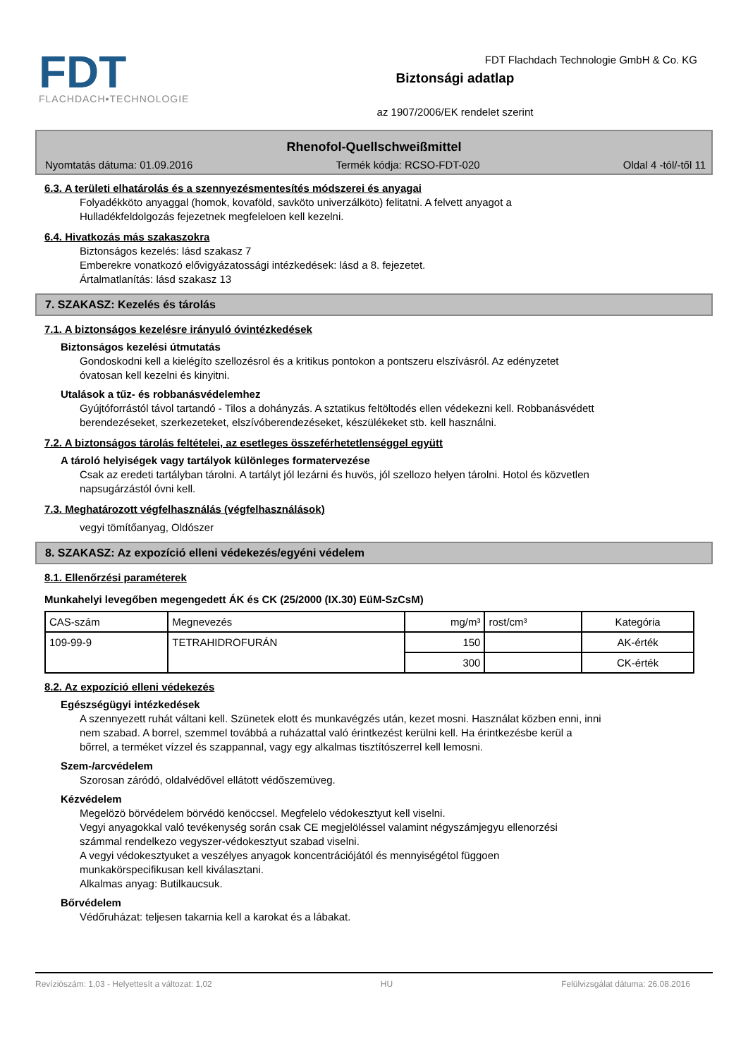FDT
FLACHDACH▪TECHNOLOGIE
Biztonsági adatlap
az 1907/2006/EK rendelet szerint
FDT Flachdach Technologie GmbH & Co. KG
Rhenofol-Quellschweißmittel
Nyomtatás dátuma: 01.09.2016 Termék kódja: RCSO-FDT-020 Oldal 4 -tól/-től 11
6.3. A területi elhatárolás és a szennyezésmentesítés módszerei és anyagai
Folyadékköto anyaggal (homok, kovaföld, savköto univerzálköto) felitatni. A felvett anyagot a
Hulladékfeldolgozás fejezetnek megfeleloen kell kezelni.
6.4. Hivatkozás más szakaszokra
Biztonságos kezelés: lásd szakasz 7
Emberekre vonatkozó elővigyázatossági intézkedések: lásd a 8. fejezetet.
Ártalmatlanítás: lásd szakasz 13
7. SZAKASZ: Kezelés és tárolás
7.1. A biztonságos kezelésre irányuló óvintézkedések
Biztonságos kezelési útmutatás
Gondoskodni kell a kielégíto szellozésrol és a kritikus pontokon a pontszeru elszívásról. Az edényzetet
óvatosan kell kezelni és kinyitni.
Utalások a tűz- és robbanásvédelemhez
Gyújtóforrástól távol tartandó - Tilos a dohányzás. A sztatikus feltöltodés ellen védekezni kell. Robbanásvédett
berendezéseket, szerkezeteket, elszívóberendezéseket, készülékeket stb. kell használni.
7.2. A biztonságos tárolás feltételei, az esetleges összeférhetetlenséggel együtt
A tároló helyiségek vagy tartályok különleges formatervezése
Csak az eredeti tartályban tárolni. A tartályt jól lezárni és huvös, jól szellozo helyen tárolni. Hotol és közvetlen
napsugárzástól óvni kell.
7.3. Meghatározott végfelhasználás (végfelhasználások)
vegyi tömítőanyag, Oldószer
8. SZAKASZ: Az expozíció elleni védekezés/egyéni védelem
8.1. Ellenőrzési paraméterek
Munkahelyi levegőben megengedett ÁK és CK (25/2000 (IX.30) EüM-SzCsM)
| CAS-szám | Megnevezés | mg/m³ | rost/cm³ | Kategória |
| --- | --- | --- | --- | --- |
| 109-99-9 | TETRAHIDROFURÁN | 150 | | AK-érték |
| | | 300 | | CK-érték |
8.2. Az expozíció elleni védekezés
Egészségügyi intézkedések
A szennyezett ruhát váltani kell. Szünetek elott és munkavégzés után, kezet mosni. Használat közben enni, inni
nem szabad. A borrel, szemmel továbbá a ruházattal való érintkezést kerülni kell. Ha érintkezésbe kerül a
bőrrel, a terméket vízzel és szappannal, vagy egy alkalmas tisztítószerrel kell lemosni.
Szem-/arcvédelem
Szorosan záródó, oldalvédővel ellátott védőszemüveg.
Kézvédelem
Megelözö börvédelem börvédö kenöccsel. Megfelelo védokesztyut kell viselni.
Vegyi anyagokkal való tevékenység során csak CE megjelöléssel valamint négyszámjegyu ellenorzési
számmal rendelkezo vegyszer-védokesztyut szabad viselni.
A vegyi védokesztyuket a veszélyes anyagok koncentrációjától és mennyiségétol függoen
munkakörspecifikusan kell kiválasztani.
Alkalmas anyag: Butilkaucsuk.
Bőrvédelem
Védőruházat: teljesen takarnia kell a karokat és a lábakat.
Revíziószám: 1,03 - Helyettesít a változat: 1,02 HU Felülvizsgálat dátuma: 26.08.2016